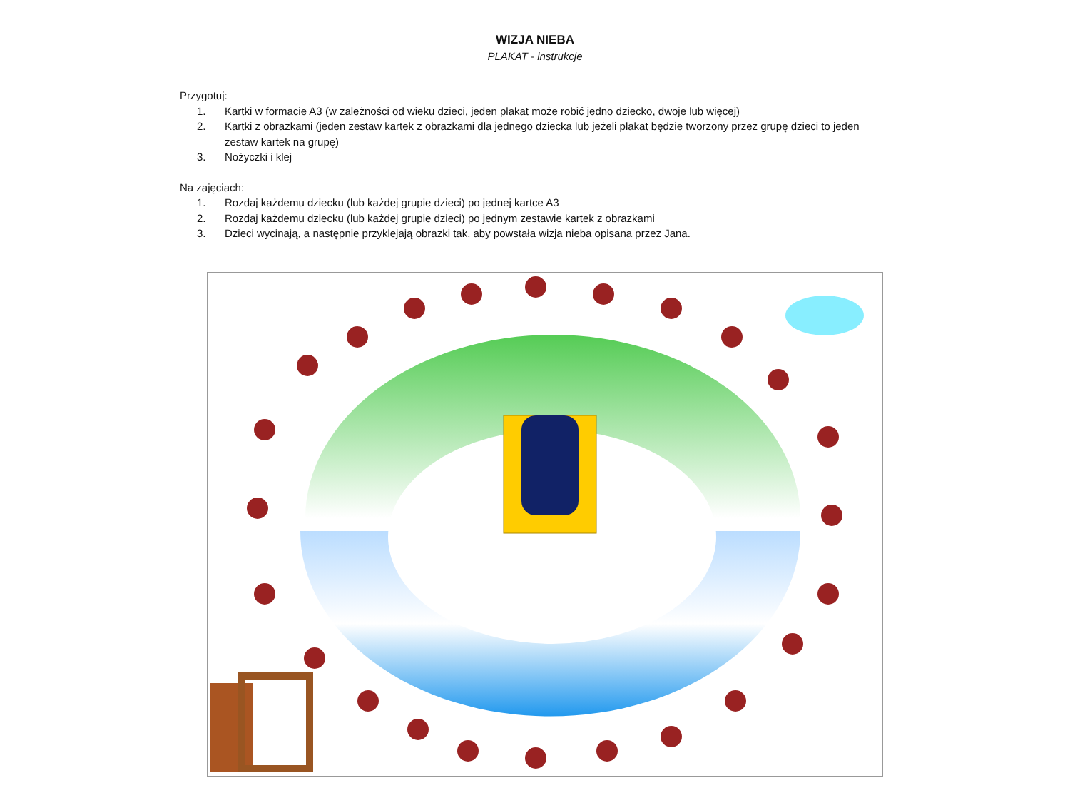WIZJA NIEBA
PLAKAT - instrukcje
Przygotuj:
1. Kartki w formacie A3 (w zależności od wieku dzieci, jeden plakat może robić jedno dziecko, dwoje lub więcej)
2. Kartki z obrazkami (jeden zestaw kartek z obrazkami dla jednego dziecka lub jeżeli plakat będzie tworzony przez grupę dzieci to jeden zestaw kartek na grupę)
3. Nożyczki i klej
Na zajęciach:
1. Rozdaj każdemu dziecku (lub każdej grupie dzieci) po jednej kartce A3
2. Rozdaj każdemu dziecku (lub każdej grupie dzieci) po jednym zestawie kartek z obrazkami
3. Dzieci wycinają, a następnie przyklejają obrazki tak, aby powstała wizja nieba opisana przez Jana.